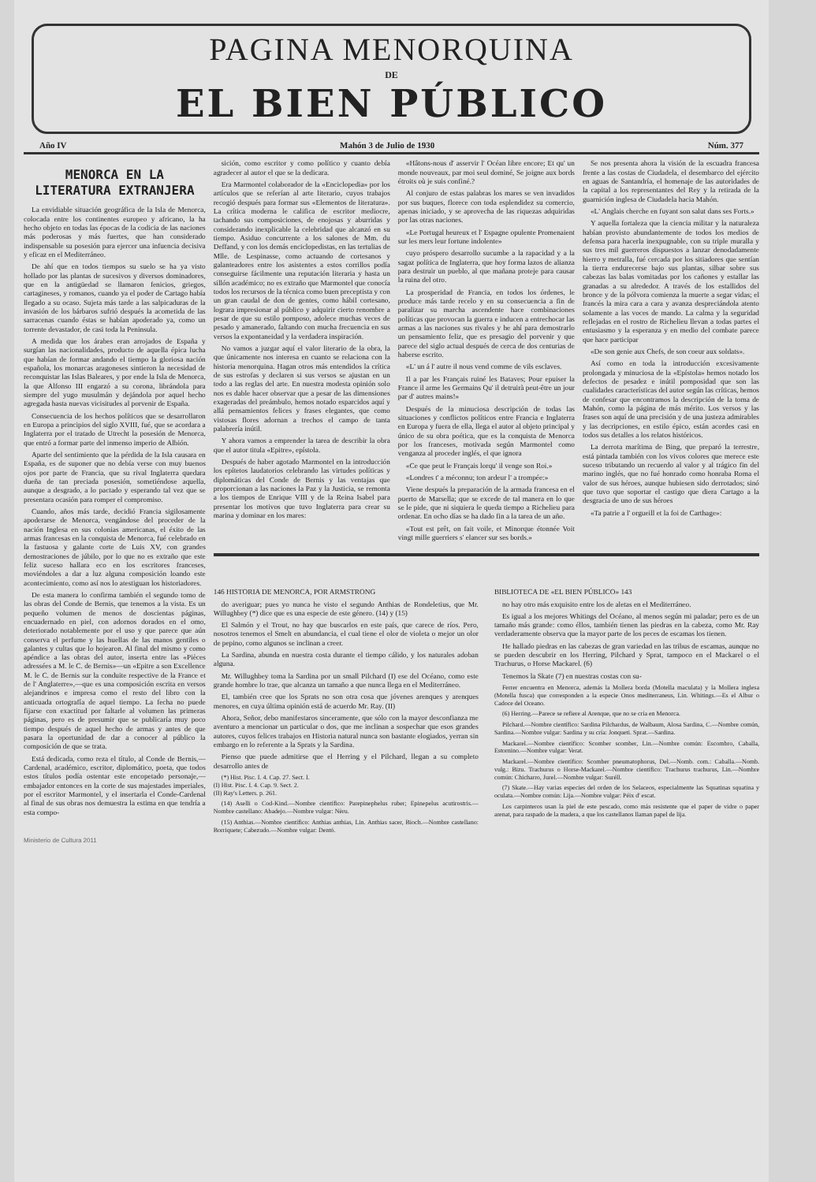PAGINA MENORQUINA
DE
EL BIEN PÚBLICO
Año IV Mahón 3 de Julio de 1930 Núm. 377
MENORCA EN LA LITERATURA EXTRANJERA
La envidiable situación geográfica de la Isla de Menorca, colocada entre los continentes europeo y africano, la ha hecho objeto en todas las épocas de la codicia de las naciones más poderosas y más fuertes, que han considerado indispensable su posesión para ejercer una infuencia decisiva y eficaz en el Mediterráneo.
De ahí que en todos tiempos su suelo se ha ya visto hollado por las plantas de sucesivos y diversos dominadores, que en la antigüedad se llamaron fenicios, griegos, cartagineses, y romanos, cuando ya el poder de Cartago había llegado a su ocaso. Sujeta más tarde a las salpicaduras de la invasión de los bárbaros sufrió después la acometida de las sarracenas cuando éstas se habían apoderado ya, como un torrente devastador, de casi toda la Peninsula.
A medida que los árabes eran arrojados de España y surgían las nacionalidades, producto de aquella épica lucha que habían de formar andando el tiempo la gloriosa nación española, los monarcas aragoneses sintieron la necesidad de reconquistar las Islas Baleares, y por ende la Isla de Menorca, la que Alfonso III engarzó a su corona, librándola para siempre del yugo musulmán y dejándola por aquel hecho agregada hasta nuevas vicisitudes al porvenir de España.
Consecuencia de los hechos políticos que se desarrollaron en Europa a principios del siglo XVIII, fué, que se acordara a Inglaterra por el tratado de Utrecht la posesión de Menorca, que entró a formar parte del inmenso imperio de Albión.
Aparte del sentimiento que la pérdida de la Isla causara en España, es de suponer que no debía verse con muy buenos ojos por parte de Francia, que su rival Inglaterra quedara dueña de tan preciada posesión, sometiéndose aquella, aunque a desgrado, a lo pactado y esperando tal vez que se presentara ocasión para romper el compromiso.
Cuando, años más tarde, decidió Francia sigilosamente apoderarse de Menorca, vengándose del proceder de la nación Inglesa en sus colonias americanas, el éxito de las armas francesas en la conquista de Menorca, fué celebrado en la fastuosa y galante corte de Luis XV, con grandes demostraciones de júbilo, por lo que no es extraño que este feliz suceso hallara eco en los escritores franceses, moviéndoles a dar a luz alguna composición loando este acontecimiento, como así nos lo atestiguan los historiadores.
De esta manera lo confirma también el segundo tomo de las obras del Conde de Bernis, que tenemos a la vista. Es un pequeño volumen de menos de doscientas páginas, encuadernado en piel, con adornos dorados en el omo, deteriorado notablemente por el uso y que parece que aún conserva el perfume y las huellas de las manos gentiles o galantes y cultas que lo hojearon. Al final del mismo y como apéndice a las obras del autor, inserta entre las «Pièces adressées a M. le C. de Bernis»—un «Epitre a son Excellence M. le C. de Bernis sur la conduite respective de la France et de l' Anglaterre»,—que es una composición escrita en versos alejandrinos e impresa como el resto del libro con la anticuada ortografía de aquel tiempo. La fecha no puede fijarse con exactitud por faltarle al volumen las primeras páginas, pero es de presumir que se publicaría muy poco tiempo después de aquel hecho de armas y antes de que pasara la oportunidad de dar a conocer al público la composición de que se trata.
Está dedicada, como reza el título, al Conde de Bernis,—Cardenal, académico, escritor, diplomático, poeta, que todos estos títulos podía ostentar este encopetado personaje,—embajador entonces en la corte de sus majestades imperiales, por el escritor Marmontel, y el insertarla el Conde-Cardenal al final de sus obras nos demuestra la estima en que tendría a esta compo-
sición, como escritor y como político y cuanto debía agradecer al autor el que se la dedicara.
Era Marmontel colaborador de la «Enciclopedia» por los artículos que se referían al arte literario, cuyos trabajos recogió después para formar sus «Elementos de literatura». La crítica moderna le califica de escritor mediocre, tachando sus composiciones, de enojosas y aburridas y considerando inexplicable la celebridad que alcanzó en su tiempo. Asiduo concurrente a los salones de Mm. du Deffand, y con los demás enciclopedistas, en las tertulias de Mlle. de Lespinasse, como actuando de cortesanos y galanteadores entre los asistentes a estos corrillos podía conseguirse fácilmente una reputación literaria y hasta un sillón académico; no es extraño que Marmontel que conocía todos los recursos de la técnica como buen preceptista y con un gran caudal de don de gentes, como hábil cortesano, lograra impresionar al público y adquirir cierto renombre a pesar de que su estilo pomposo, adolece muchas veces de pesado y amanerado, faltando con mucha frecuencia en sus versos la expontaneidad y la verdadera inspiración.
No vamos a juzgar aquí el valor literario de la obra, la que únicamente nos interesa en cuanto se relaciona con la historia menorquina. Hagan otros más entendidos la crítica de sus estrofas y declaren si sus versos se ajustan en un todo a las reglas del arte. En nuestra modesta opinión solo nos es dable hacer observar que a pesar de las dimensiones exageradas del preámbulo, hemos notado esparcidos aquí y allá pensamientos felices y frases elegantes, que como vistosas flores adornan a trechos el campo de tanta palabrería inútil.
Y ahora vamos a emprender la tarea de describir la obra que el autor titula «Epitre», epístola.
Después de haber agotado Marmontel en la introducción los epítetos laudatorios celebrando las virtudes políticas y diplomáticas del Conde de Bernis y las ventajas que proporcionan a las naciones la Paz y la Justicia, se remonta a los tiempos de Enrique VIII y de la Reina Isabel para presentar los motivos que tuvo Inglaterra para crear su marina y dominar en los mares:
«Hâtons-nous d' asservir l' Océan libre encore; Et qu' un monde nouveaux, par moi seul dominé, Se joigne aux bords étroits où je suis confiné.?
Al conjuro de estas palabras los mares se ven invadidos por sus buques, florece con toda esplendidez su comercio, apenas iniciado, y se aprovecha de las riquezas adquiridas por las otras naciones.
«Le Portugal heureux et l' Espagne opulente Promenaient sur les mers leur fortune indolente»
cuyo próspero desarrollo sucumbe a la rapacidad y a la sagaz política de Inglaterra, que hoy forma lazos de alianza para destruir un pueblo, al que mañana proteje para causar la ruina del otro.
La prosperidad de Francia, en todos los órdenes, le produce más tarde recelo y en su consecuencia a fin de paralizar su marcha ascendente hace combinaciones políticas que provocan la guerra e inducen a entrechocar las armas a las naciones sus rivales y he ahí para demostrarlo un pensamiento feliz, que es presagio del porvenir y que parece del siglo actual después de cerca de dos centurias de haberse escrito.
«L' un á l' autre il nous vend comme de vils esclaves.
Il a par les Français ruiné les Bataves; Pour epuiser la France il arme les Germains Qu' il detruirà peut-être un jour par d' autres mains!»
Después de la minuciosa descripción de todas las situaciones y conflictos políticos entre Francia e Inglaterra en Europa y fuera de ella, llega el autor al objeto principal y único de su obra poética, que es la conquista de Menorca por los franceses, motivada según Marmontel como venganza al proceder inglés, el que ignora
«Ce que peut le Français lorqu' il venge son Roi.»
«Londres t' a méconnu; ton ardeur l' a trompée:»
Viene después la preparación de la armada francesa en el puerto de Marsella; que se excede de tal manera en lo que se le pide, que ni siquiera le queda tiempo a Richelieu para ordenar. En ocho días se ha dado fin a la tarea de un año.
«Tout est prêt, on fait voile, et Minorque étonnée Voit vingt mille guerriers s' elancer sur ses bords.»
Se nos presenta ahora la visión de la escuadra francesa frente a las costas de Ciudadela, el desembarco del ejército en aguas de Santandría, el homenaje de las autoridades de la capital a los representantes del Rey y la retirada de la guarnición inglesa de Ciudadela hacia Mahón.
«L' Anglais cherche en fuyant son salut dans ses Forts.»
Y aquella fortaleza que la ciencia militar y la naturaleza habían provisto abundantemente de todos los medios de defensa para hacerla inexpugnable, con su triple muralla y sus tres mil guerreros dispuestos a lanzar denodadamente hierro y metralla, fué cercada por los sitiadores que sentían la tierra endurecerse bajo sus plantas, silbar sobre sus cabezas las balas vomitadas por los cañones y estallar las granadas a su alrededor. A través de los estallidos del bronce y de la pólvora comienza la muerte a segar vidas; el francés la mira cara a cara y avanza despreciándola atento solamente a las voces de mando. La calma y la seguridad reflejadas en el rostro de Richelieu llevan a todas partes el entusiasmo y la esperanza y en medio del combate parece que hace participar
«De son genie aux Chefs, de son coeur aux soldats».
Así como en toda la introducción excesivamente prolongada y minuciosa de la «Epístola» hemos notado los defectos de pesadez e inútil pomposidad que son las cualidades características del autor según las críticas, hemos de confesar que encontramos la descripción de la toma de Mahón, como la página de más mérito. Los versos y las frases son aquí de una precisión y de una justeza admirables y las decripciones, en estilo épico, están acordes casi en todos sus detalles a los relatos históricos.
La derrota marítima de Bing, que preparó la terrestre, está pintada también con los vivos colores que merece este suceso tributando un recuerdo al valor y al trágico fin del marino inglés, que no fué honrado como honraba Roma el valor de sus héroes, aunque hubiesen sido derrotados; sinó que tuvo que soportar el castigo que diera Cartago a la desgracia de uno de sus héroes
«Ta patrie a l' orgueill et la foi de Carthage»:
146 HISTORIA DE MENORCA, POR ARMSTRONG
do averiguar; pues yo nunca he visto el segundo Anthias de Rondeletius, que Mr. Willughbey (*) dice que es una especie de este género. (14) y (15)
El Salmón y el Trout, no hay que buscarlos en este país, que carece de ríos. Pero, nosotros tenemos el Smelt en abundancia, el cual tiene el olor de violeta o mejor un olor de pepino, como algunos se inclinan a creer.
La Sardina, abunda en nuestra costa durante el tiempo cálido, y los naturales adoban alguna.
Mr. Willughbey toma la Sardina por un small Pilchard (I) ese del Océano, como este grande hombre lo trae, que alcanza un tamaño a que nunca llega en el Mediterráneo.
El, también cree que los Sprats no son otra cosa que jóvenes arenques y arenques menores, en cuya última opinión está de acuerdo Mr. Ray. (II)
Ahora, Señor, debo manifestaros sinceramente, que sólo con la mayor desconfianza me aventuro a mencionar un particular o dos, que me inclinan a sospechar que esos grandes autores, cuyos felices trabajos en Historia natural nunca son bastante elogiados, yerran sin embargo en lo referente a la Sprats y la Sardina.
Pienso que puede admitirse que el Herring y el Pilchard, llegan a su completo desarrollo antes de
(*) Hist. Pisc. I. 4. Cap. 27. Sect. I.
(I) Hist. Pisc. I. 4. Cap. 9. Sect. 2.
(II) Ray's Letters. p. 261.
(14) Aselli o Cod-Kind.—Nombre científico: Parepinephelus ruber; Epinepelus acutirostris.—Nombre castellano: Abadejo.—Nombre vulgar: Nèru.
(15) Anthias.—Nombre científico: Anthias anthias, Lin. Anthias sacer, Bioch.—Nombre castellano: Borriquete; Cabezudo.—Nombre vulgar: Dentó.
BIBLIOTECA DE «EL BIEN PÚBLICO» 143
no hay otro más exquisito entre los de aletas en el Mediterráneo.
Es igual a los mejores Whitings del Océano, al menos según mi paladar; pero es de un tamaño más grande: como éllos, también tienen las piedras en la cabeza, como Mr. Ray verdaderamente observa que la mayor parte de los peces de escamas los tienen.
He hallado piedras en las cabezas de gran variedad en las tribus de escamas, aunque no se pueden descubrir en los Herring, Pilchard y Sprat, tampoco en el Mackarel o el Trachurus, o Horse Mackarel. (6)
Tenemos la Skate (7) en nuestras costas con su-
Ferrer encuentra en Menorca, además la Mollera borda (Motella maculata) y la Mollera inglesa (Motella fusca) que corresponden a la especie Onos mediterraneus, Lin. Whitings.—Es el Albur o Cadoce del Oceano.
(6) Herring.—Parece se refiere al Arenque, que no se cría en Menorca.
Pilchard.—Nombre científico: Sardina Pilchardus, de Walbaum, Alosa Sardina, C.—Nombre común, Sardina.—Nombre vulgar: Sardina y su cría: Jonqueti. Sprat.—Sardina.
Mackarel.—Nombre científico: Scomber scomber, Lin.—Nombre común: Escombro, Caballa, Estornino.—Nombre vulgar: Verat.
Mackarel.—Nombre científico: Scomber pneumatophorus, Del.—Nomb. com.: Caballa.—Nomb. vulg.: Bizu. Trachurus o Horse-Mackarel.—Nombre científico: Trachurus trachurus, Lin.—Nombre común: Chicharro, Jurel.—Nombre vulgar: Suréll.
(7) Skate.—Hay varias especies del orden de los Selaceos, especialmente las Squatinas squatina y oculata.—Nombre común: Lija.—Nombre vulgar: Péix d' escat.
Los carpinteros usan la piel de este pescado, como más resistente que el paper de vidre o paper arenat, para raspado de la madera, a que los castellanos llaman papel de lija.
Ministerio de Cultura 2011